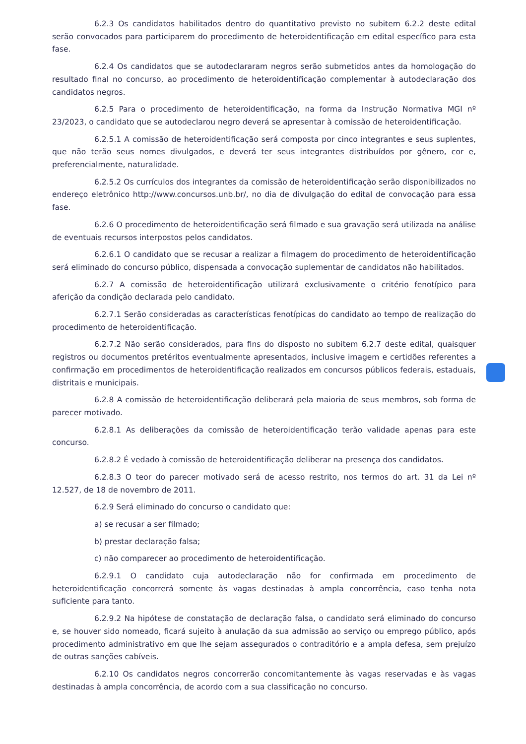6.2.3 Os candidatos habilitados dentro do quantitativo previsto no subitem 6.2.2 deste edital serão convocados para participarem do procedimento de heteroidentificação em edital específico para esta fase.
6.2.4 Os candidatos que se autodeclararam negros serão submetidos antes da homologação do resultado final no concurso, ao procedimento de heteroidentificação complementar à autodeclaração dos candidatos negros.
6.2.5 Para o procedimento de heteroidentificação, na forma da Instrução Normativa MGI nº 23/2023, o candidato que se autodeclarou negro deverá se apresentar à comissão de heteroidentificação.
6.2.5.1 A comissão de heteroidentificação será composta por cinco integrantes e seus suplentes, que não terão seus nomes divulgados, e deverá ter seus integrantes distribuídos por gênero, cor e, preferencialmente, naturalidade.
6.2.5.2 Os currículos dos integrantes da comissão de heteroidentificação serão disponibilizados no endereço eletrônico http://www.concursos.unb.br/, no dia de divulgação do edital de convocação para essa fase.
6.2.6 O procedimento de heteroidentificação será filmado e sua gravação será utilizada na análise de eventuais recursos interpostos pelos candidatos.
6.2.6.1 O candidato que se recusar a realizar a filmagem do procedimento de heteroidentificação será eliminado do concurso público, dispensada a convocação suplementar de candidatos não habilitados.
6.2.7 A comissão de heteroidentificação utilizará exclusivamente o critério fenotípico para aferição da condição declarada pelo candidato.
6.2.7.1 Serão consideradas as características fenotípicas do candidato ao tempo de realização do procedimento de heteroidentificação.
6.2.7.2 Não serão considerados, para fins do disposto no subitem 6.2.7 deste edital, quaisquer registros ou documentos pretéritos eventualmente apresentados, inclusive imagem e certidões referentes a confirmação em procedimentos de heteroidentificação realizados em concursos públicos federais, estaduais, distritais e municipais.
6.2.8 A comissão de heteroidentificação deliberará pela maioria de seus membros, sob forma de parecer motivado.
6.2.8.1 As deliberações da comissão de heteroidentificação terão validade apenas para este concurso.
6.2.8.2 É vedado à comissão de heteroidentificação deliberar na presença dos candidatos.
6.2.8.3 O teor do parecer motivado será de acesso restrito, nos termos do art. 31 da Lei nº 12.527, de 18 de novembro de 2011.
6.2.9 Será eliminado do concurso o candidato que:
a) se recusar a ser filmado;
b) prestar declaração falsa;
c) não comparecer ao procedimento de heteroidentificação.
6.2.9.1 O candidato cuja autodeclaração não for confirmada em procedimento de heteroidentificação concorrerá somente às vagas destinadas à ampla concorrência, caso tenha nota suficiente para tanto.
6.2.9.2 Na hipótese de constatação de declaração falsa, o candidato será eliminado do concurso e, se houver sido nomeado, ficará sujeito à anulação da sua admissão ao serviço ou emprego público, após procedimento administrativo em que lhe sejam assegurados o contraditório e a ampla defesa, sem prejuízo de outras sanções cabíveis.
6.2.10 Os candidatos negros concorrerão concomitantemente às vagas reservadas e às vagas destinadas à ampla concorrência, de acordo com a sua classificação no concurso.